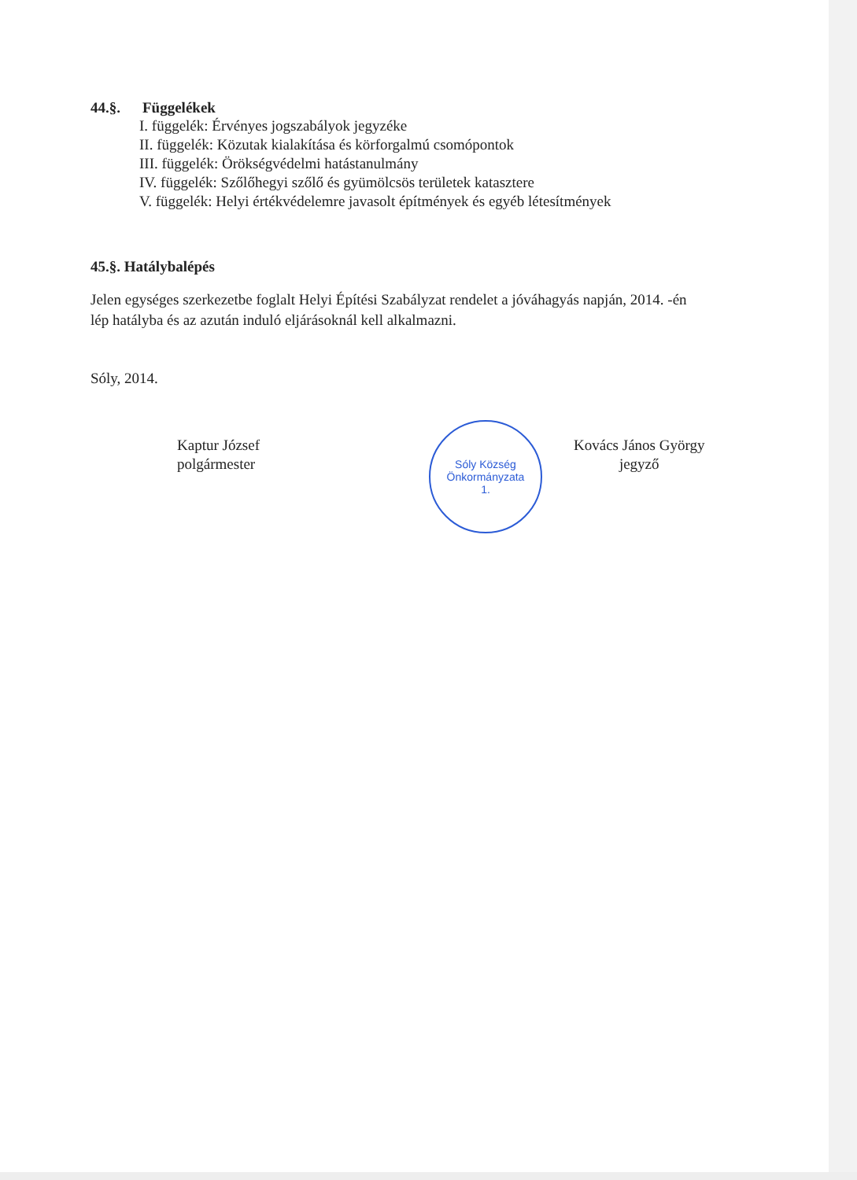44.§. Függelékek
I. függelék: Érvényes jogszabályok jegyzéke
II. függelék: Közutak kialakítása és körforgalmú csomópontok
III. függelék: Örökségvédelmi hatástanulmány
IV. függelék: Szőlőhegyi szőlő és gyümölcsös területek katasztere
V. függelék: Helyi értékvédelemre javasolt építmények és egyéb létesítmények
45.§. Hatálybalépés
Jelen egységes szerkezetbe foglalt Helyi Építési Szabályzat rendelet a jóváhagyás napján, 2014. -én lép hatályba és az azután induló eljárásoknál kell alkalmazni.
Sóly, 2014.
Kaptur József
polgármester
Sóly Község Önkormányzata
1.
Kovács János György
jegyző